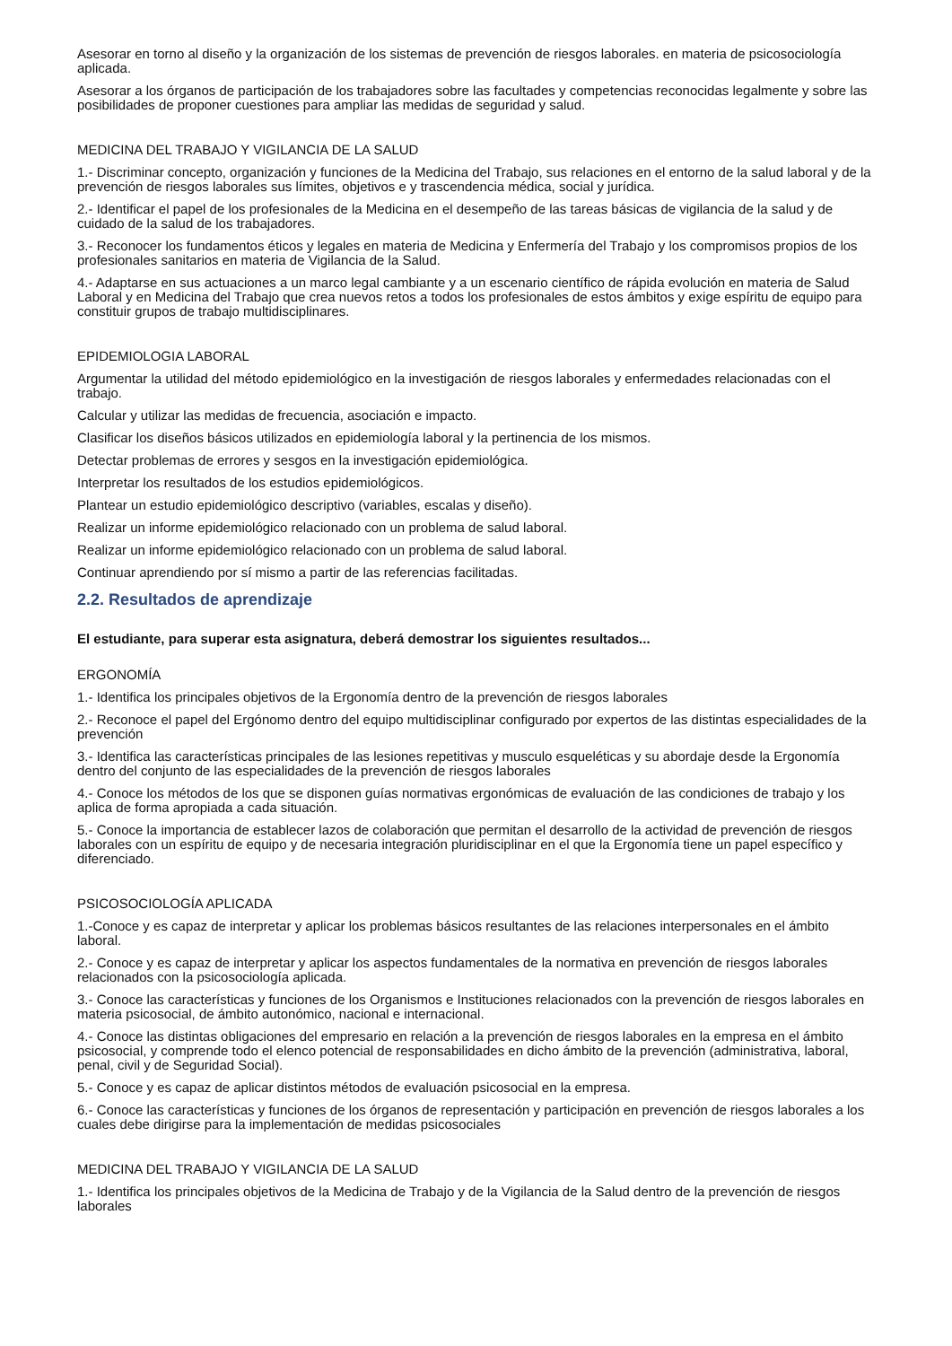Asesorar en torno al diseño y la organización de los sistemas de prevención de riesgos laborales. en materia de psicosociología aplicada.
Asesorar a los órganos de participación de los trabajadores sobre las facultades y competencias reconocidas legalmente y sobre las posibilidades de proponer cuestiones para ampliar las medidas de seguridad y salud.
MEDICINA DEL TRABAJO Y VIGILANCIA DE LA SALUD
1.- Discriminar concepto, organización y funciones de la Medicina del Trabajo, sus relaciones en el entorno de la salud laboral y de la prevención de riesgos laborales sus límites, objetivos e y trascendencia médica, social y jurídica.
2.- Identificar el papel de los profesionales de la Medicina en el desempeño de las tareas básicas de vigilancia de la salud y de cuidado de la salud de los trabajadores.
3.- Reconocer los fundamentos éticos y legales en materia de Medicina y Enfermería del Trabajo y los compromisos propios de los profesionales sanitarios en materia de Vigilancia de la Salud.
4.- Adaptarse en sus actuaciones a un marco legal cambiante y a un escenario científico de rápida evolución en materia de Salud Laboral y en Medicina del Trabajo que crea nuevos retos a todos los profesionales de estos ámbitos y exige espíritu de equipo para constituir grupos de trabajo multidisciplinares.
EPIDEMIOLOGIA LABORAL
Argumentar la utilidad del método epidemiológico en la investigación de riesgos laborales y enfermedades relacionadas con el trabajo.
Calcular y utilizar las medidas de frecuencia, asociación e impacto.
Clasificar los diseños básicos utilizados en epidemiología laboral y la pertinencia de los mismos.
Detectar problemas de errores y sesgos en la investigación epidemiológica.
Interpretar los resultados de los estudios epidemiológicos.
Plantear un estudio epidemiológico descriptivo (variables, escalas y diseño).
Realizar un informe epidemiológico relacionado con un problema de salud laboral.
Realizar un informe epidemiológico relacionado con un problema de salud laboral.
Continuar aprendiendo por sí mismo a partir de las referencias facilitadas.
2.2. Resultados de aprendizaje
El estudiante, para superar esta asignatura, deberá demostrar los siguientes resultados...
ERGONOMÍA
1.- Identifica los principales objetivos de la Ergonomía dentro de la prevención de riesgos laborales
2.- Reconoce el papel del Ergónomo dentro del equipo multidisciplinar configurado por expertos de las distintas especialidades de la prevención
3.- Identifica las características principales de las lesiones repetitivas y musculo esqueléticas y su abordaje desde la Ergonomía dentro del conjunto de las especialidades de la prevención de riesgos laborales
4.- Conoce los métodos de los que se disponen guías normativas ergonómicas de evaluación de las condiciones de trabajo y los aplica de forma apropiada a cada situación.
5.- Conoce la importancia de establecer lazos de colaboración que permitan el desarrollo de la actividad de prevención de riesgos laborales con un espíritu de equipo y de necesaria integración pluridisciplinar en el que la Ergonomía tiene un papel específico y diferenciado.
PSICOSOCIOLOGÍA APLICADA
1.-Conoce y es capaz de interpretar y aplicar los problemas básicos resultantes de las relaciones interpersonales en el ámbito laboral.
2.- Conoce y es capaz de interpretar y aplicar los aspectos fundamentales de la normativa en prevención de riesgos laborales relacionados con la psicosociología aplicada.
3.- Conoce las características y funciones de los Organismos e Instituciones relacionados con la prevención de riesgos laborales en materia psicosocial, de ámbito autonómico, nacional e internacional.
4.- Conoce las distintas obligaciones del empresario en relación a la prevención de riesgos laborales en la empresa en el ámbito psicosocial, y comprende todo el elenco potencial de responsabilidades en dicho ámbito de la prevención (administrativa, laboral, penal, civil y de Seguridad Social).
5.- Conoce y es capaz de aplicar distintos métodos de evaluación psicosocial en la empresa.
6.- Conoce las características y funciones de los órganos de representación y participación en prevención de riesgos laborales a los cuales debe dirigirse para la implementación de medidas psicosociales
MEDICINA DEL TRABAJO Y VIGILANCIA DE LA SALUD
1.- Identifica los principales objetivos de la Medicina de Trabajo y de la Vigilancia de la Salud dentro de la prevención de riesgos laborales